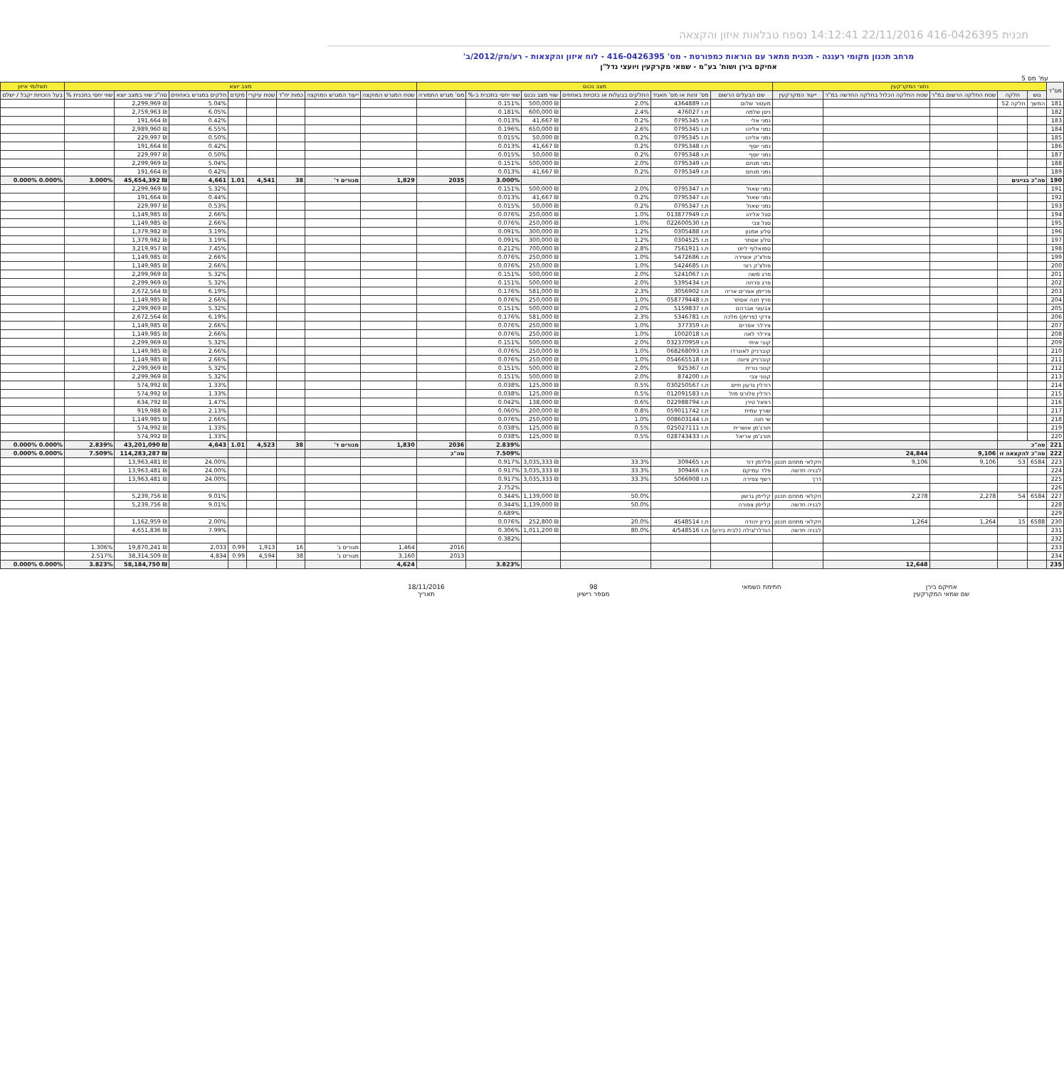תכנית 416-0426395 22/11/2016 14:12:41 נספח טבלאות איזון והקצאה
מרחב תכנון מקומי רעננה - תכנית מתאר עם הוראות כמפורטת - מס' 416-0426395 - לוח איזון והקצאות - רע/מק/2012/ב'
אחיקם בירן ושות' בע"מ - שמאי מקרקעין ויועצי נדל"ן
עמ' מס 5
| מס"ד | נתוני המקרקעין | | | | | מצב נכנס | | | | | | מצב יוצא | | | | | | | | תשלומי איזון |
| --- | --- | --- | --- | --- | --- | --- | --- | --- | --- | --- | --- | --- | --- | --- | --- | --- | --- | --- | --- | --- |
| | גוש | חלקה | שטח החלקה הרשום במ"ר | שטח החלקה הכלול בחלקה החדשה במ"ר | ייעוד המקרקעין | שם הבעלים הרשום | מס' זהות או מס' תאגיד | החלקים בבעלות או בזכויות באחוזים | שווי מצב נכנס | שווי יחסי בתכנית ב-% | מס' מגרש התמורה | שטח המגרש המוקצה | ייעוד המגרש המוקצה | כמות יח"ד | שטח עיקרי | מקדם | חלקים במגרש באחוזים | סה"כ שווי במצב יוצא | שווי יחסי בתכנית % | בעל הזכויות יקבל / ישלם |
| 181 | המשך | חלקה 52 | | | | מעטור שלום | ת.ז 4364889 | 2.0% | ₪ 500,000 | 0.151% | | | | | | | 5.04% | ₪ 2,299,969 | | |
| 182 | | | | | | ניסן שלמה | ת.ז 476027 | 2.4% | ₪ 600,000 | 0.181% | | | | | | | 6.05% | ₪ 2,759,963 | | |
| 183 | | | | | | נמני אלי | ת.ז 0795345 | 0.2% | ₪ 41,667 | 0.013% | | | | | | | 0.42% | ₪ 191,664 | | |
| 184 | | | | | | נמני אליהו | ת.ז 0795345 | 2.6% | ₪ 650,000 | 0.196% | | | | | | | 6.55% | ₪ 2,989,960 | | |
| 185 | | | | | | נמני אליהו | ת.ז 0795345 | 0.2% | ₪ 50,000 | 0.015% | | | | | | | 0.50% | ₪ 229,997 | | |
| 186 | | | | | | נמני יוסף | ת.ז 0795348 | 0.2% | ₪ 41,667 | 0.013% | | | | | | | 0.42% | ₪ 191,664 | | |
| 187 | | | | | | נמני יוסף | ת.ז 0795348 | 0.2% | ₪ 50,000 | 0.015% | | | | | | | 0.50% | ₪ 229,997 | | |
| 188 | | | | | | נמני מנחם | ת.ז 0795349 | 2.0% | ₪ 500,000 | 0.151% | | | | | | | 5.04% | ₪ 2,299,969 | | |
| 189 | | | | | | נמני מנחם | ת.ז 0795349 | 0.2% | ₪ 41,667 | 0.013% | | | | | | | 0.42% | ₪ 191,664 | | |
| 190 | סה"כ בניינים | | | | | | | | | 3.000% | 2035 | 1,829 | מגורים ד' | 38 | 4,541 | 1.01 | 4,661 | ₪ 45,654,392 | 3.000% | 0.000% 0.000% |
| 191 | | | | | | נמני שאול | ת.ז 0795347 | 2.0% | ₪ 500,000 | 0.151% | | | | | | | 5.32% | ₪ 2,299,969 | | |
| 192 | | | | | | נמני שאול | ת.ז 0795347 | 0.2% | ₪ 41,667 | 0.013% | | | | | | | 0.44% | ₪ 191,664 | | |
| 193 | | | | | | נמני שאול | ת.ז 0795347 | 0.2% | ₪ 50,000 | 0.015% | | | | | | | 0.53% | ₪ 229,997 | | |
| 194 | | | | | | סגל אליהו | ת.ז 013877949 | 1.0% | ₪ 250,000 | 0.076% | | | | | | | 2.66% | ₪ 1,149,985 | | |
| 195 | | | | | | סגל צבי | ת.ז 022600530 | 1.0% | ₪ 250,000 | 0.076% | | | | | | | 2.66% | ₪ 1,149,985 | | |
| 196 | | | | | | סלע אמנון | ת.ז 0305488 | 1.2% | ₪ 300,000 | 0.091% | | | | | | | 3.19% | ₪ 1,379,982 | | |
| 197 | | | | | | סלע אסתר | ת.ז 0304525 | 1.2% | ₪ 300,000 | 0.091% | | | | | | | 3.19% | ₪ 1,379,982 | | |
| 198 | | | | | | סמואלוף ליזט | ת.ז 7561911 | 2.8% | ₪ 700,000 | 0.212% | | | | | | | 7.45% | ₪ 3,219,957 | | |
| 199 | | | | | | פולצ'ק אופירה | ת.ז 5472686 | 1.0% | ₪ 250,000 | 0.076% | | | | | | | 2.66% | ₪ 1,149,985 | | |
| 200 | | | | | | פולצ'ק רוני | ת.ז 5424685 | 1.0% | ₪ 250,000 | 0.076% | | | | | | | 2.66% | ₪ 1,149,985 | | |
| 201 | | | | | | פרג משה | ת.ז 5241067 | 2.0% | ₪ 500,000 | 0.151% | | | | | | | 5.32% | ₪ 2,299,969 | | |
| 202 | | | | | | פרג פרחה | ת.ז 5395434 | 2.0% | ₪ 500,000 | 0.151% | | | | | | | 5.32% | ₪ 2,299,969 | | |
| 203 | | | | | | פריימן אפרים אריה | ת.ז 3056902 | 2.3% | ₪ 581,000 | 0.176% | | | | | | | 6.19% | ₪ 2,672,564 | | |
| 204 | | | | | | פרץ חנה אסתר | ת.ז 058779448 | 1.0% | ₪ 250,000 | 0.076% | | | | | | | 2.66% | ₪ 1,149,985 | | |
| 205 | | | | | | צבעוני אברהם | ת.ז 5159837 | 2.0% | ₪ 500,000 | 0.151% | | | | | | | 5.32% | ₪ 2,299,969 | | |
| 206 | | | | | | צדקי (פרימן) מלכה | ת.ז 5346781 | 2.3% | ₪ 581,000 | 0.176% | | | | | | | 6.19% | ₪ 2,672,564 | | |
| 207 | | | | | | צירלר אפרים | ת.ז 377359 | 1.0% | ₪ 250,000 | 0.076% | | | | | | | 2.66% | ₪ 1,149,985 | | |
| 208 | | | | | | צירלר לאה | ת.ז 1002018 | 1.0% | ₪ 250,000 | 0.076% | | | | | | | 2.66% | ₪ 1,149,985 | | |
| 209 | | | | | | קובי איתי | ת.ז 032370959 | 2.0% | ₪ 500,000 | 0.151% | | | | | | | 5.32% | ₪ 2,299,969 | | |
| 210 | | | | | | קוברניק לאונרדו | ת.ז 068268093 | 1.0% | ₪ 250,000 | 0.076% | | | | | | | 2.66% | ₪ 1,149,985 | | |
| 211 | | | | | | קוברניק ציונה | ת.ז 054665518 | 1.0% | ₪ 250,000 | 0.076% | | | | | | | 2.66% | ₪ 1,149,985 | | |
| 212 | | | | | | קנוני נורית | ת.ז 925367 | 2.0% | ₪ 500,000 | 0.151% | | | | | | | 5.32% | ₪ 2,299,969 | | |
| 213 | | | | | | קנוני צבי | ת.ז 874200 | 2.0% | ₪ 500,000 | 0.151% | | | | | | | 5.32% | ₪ 2,299,969 | | |
| 214 | | | | | | רודלין גדעון חיים | ת.ז 030250567 | 0.5% | ₪ 125,000 | 0.038% | | | | | | | 1.33% | ₪ 574,992 | | |
| 215 | | | | | | רודלין פלורס מזל | ת.ז 012091583 | 0.5% | ₪ 125,000 | 0.038% | | | | | | | 1.33% | ₪ 574,992 | | |
| 216 | | | | | | רפאל טירן | ת.ז 022988794 | 0.6% | ₪ 138,000 | 0.042% | | | | | | | 1.47% | ₪ 634,792 | | |
| 217 | | | | | | שורץ עמית | ת.ז 059011742 | 0.8% | ₪ 200,000 | 0.060% | | | | | | | 2.13% | ₪ 919,988 | | |
| 218 | | | | | | שי חנה | ת.ז 008603144 | 1.0% | ₪ 250,000 | 0.076% | | | | | | | 2.66% | ₪ 1,149,985 | | |
| 219 | | | | | | תורג'מן אושרית | ת.ז 025027111 | 0.5% | ₪ 125,000 | 0.038% | | | | | | | 1.33% | ₪ 574,992 | | |
| 220 | | | | | | תורג'מן אריאל | ת.ז 028743433 | 0.5% | ₪ 125,000 | 0.038% | | | | | | | 1.33% | ₪ 574,992 | | |
| 221 | סה"כ | | | | | | | | | 2.839% | 2036 | 1,830 | מגורים ד' | 38 | 4,523 | 1.01 | 4,643 | ₪ 43,201,090 | 2.839% | 0.000% 0.000% |
| 222 | סה"כ להקצאה זו | | 9,106 | 24,844 | | | | | | 7.509% | סה"כ | | | | | | | ₪ 114,283,287 | 7.509% | 0.000% 0.000% |
| 223 | 6584 | 53 | 9,106 | 9,106 | חקלאי מתחם תכנון | פלדמן דוד | ת.ז 309465 | 33.3% | ₪ 3,035,333 | 0.917% | | | | | | | 24.00% | ₪ 13,963,481 | | |
| 224 | | | | | לבניה חדשה | פלד עמיקם | ת.ז 309466 | 33.3% | ₪ 3,035,333 | 0.917% | | | | | | | 24.00% | ₪ 13,963,481 | | |
| 225 | | | | | דרך | רשף צפירה | ת.ז 5066908 | 33.3% | ₪ 3,035,333 | 0.917% | | | | | | | 24.00% | ₪ 13,963,481 | | |
| 226 | | | | | | | | | | 2.752% | | | | | | | | | | |
| 227 | 6584 | 54 | 2,278 | 2,278 | חקלאי מתחם תכנון | קליימן גרשון | | 50.0% | ₪ 1,139,000 | 0.344% | | | | | | | 9.01% | ₪ 5,239,756 | | |
| 228 | | | | | לבניה חדשה | קליימן צפורה | | 50.0% | ₪ 1,139,000 | 0.344% | | | | | | | 9.01% | ₪ 5,239,756 | | |
| 229 | | | | | | | | | | 0.689% | | | | | | | | | | |
| 230 | 6588 | 15 | 1,264 | 1,264 | חקלאי מתחם תכנון | בירון יהודה | ת.ז 4548514 | 20.0% | ₪ 252,800 | 0.076% | | | | | | | 2.00% | ₪ 1,162,959 | | |
| 231 | | | | | לבניה חדשה | הנדלר/גילה (לבית בירון) | ת.ז 4/548516 | 80.0% | ₪ 1,011,200 | 0.306% | | | | | | | 7.99% | ₪ 4,651,836 | | |
| 232 | | | | | | | | | | 0.382% | | | | | | | | | | |
| 233 | | | | | | | | | | | 2016 | 1,464 | מגורים ג' | 16 | 1,913 | 0.99 | 2,033 | ₪ 19,870,241 | 1.306% | |
| 234 | | | | | | | | | | | 2013 | 3,160 | מגורים ג' | 38 | 4,594 | 0.99 | 4,834 | ₪ 38,314,509 | 2.517% | |
| 235 | | | | 12,648 | | | | | | 3.823% | | 4,624 | | | | | | ₪ 58,184,750 | 3.823% | 0.000% 0.000% |
אחיקם בירן
שם שמאי המקרקעין
חתימת השמאי 98
מספר רישיון
18/11/2016
תאריך